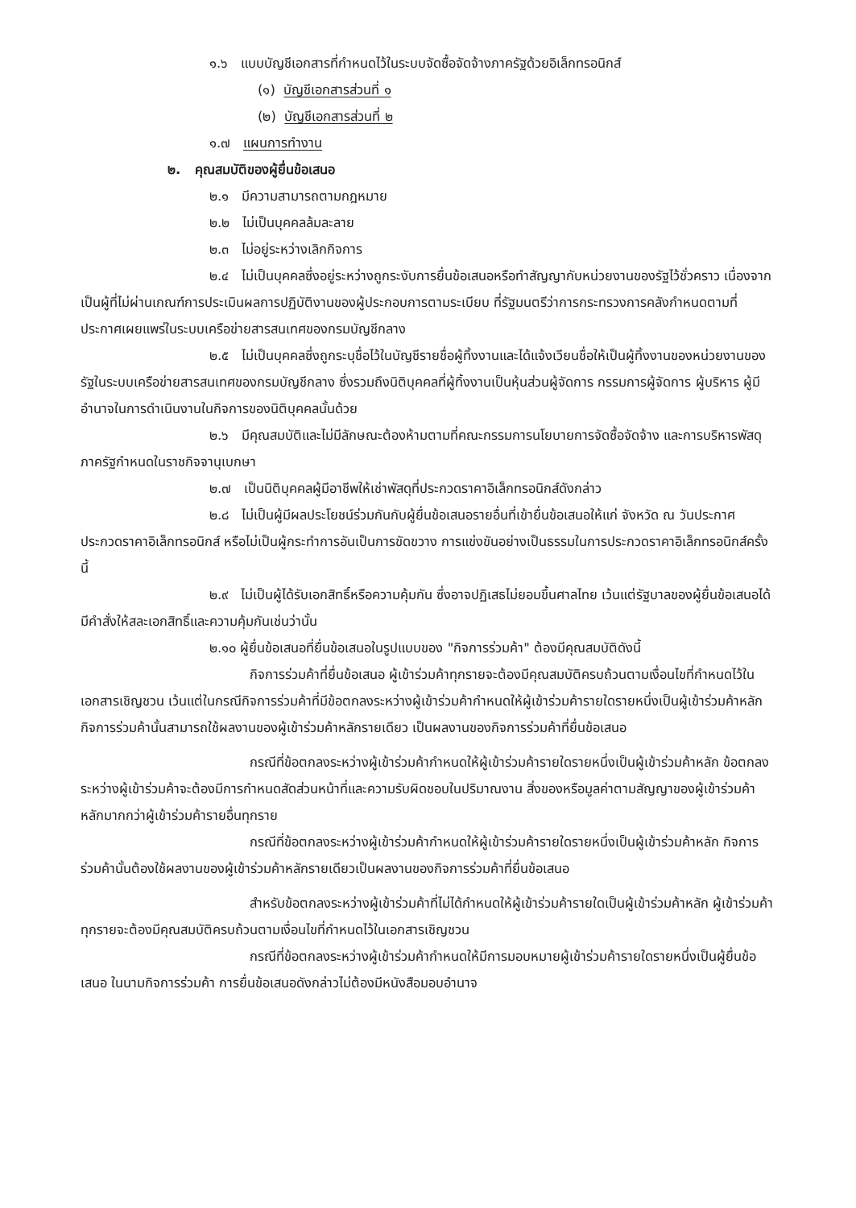๑.๖ แบบบัญชีเอกสารที่กำหนดไว้ในระบบจัดซื้อจัดจ้างภาครัฐด้วยอิเล็กทรอนิกส์
(๑) บัญชีเอกสารส่วนที่ ๑
(๒) บัญชีเอกสารส่วนที่ ๒
๑.๗ แผนการทำงาน
๒. คุณสมบัติของผู้ยื่นข้อเสนอ
๒.๑ มีความสามารถตามกฎหมาย
๒.๒ ไม่เป็นบุคคลล้มละลาย
๒.๓ ไม่อยู่ระหว่างเลิกกิจการ
๒.๔ ไม่เป็นบุคคลซึ่งอยู่ระหว่างถูกระงับการยื่นข้อเสนอหรือทำสัญญากับหน่วยงานของรัฐไว้ชั่วคราว เนื่องจากเป็นผู้ที่ไม่ผ่านเกณฑ์การประเมินผลการปฏิบัติงานของผู้ประกอบการตามระเบียบ ที่รัฐมนตรีว่าการกระทรวงการคลังกำหนดตามที่ประกาศเผยแพร่ในระบบเครือข่ายสารสนเทศของกรมบัญชีกลาง
๒.๕ ไม่เป็นบุคคลซึ่งถูกระบุชื่อไว้ในบัญชีรายชื่อผู้ทิ้งงานและได้แจ้งเวียนชื่อให้เป็นผู้ทิ้งงานของหน่วยงานของรัฐในระบบเครือข่ายสารสนเทศของกรมบัญชีกลาง ซึ่งรวมถึงนิติบุคคลที่ผู้ทิ้งงานเป็นหุ้นส่วนผู้จัดการ กรรมการผู้จัดการ ผู้บริหาร ผู้มีอำนาจในการดำเนินงานในกิจการของนิติบุคคลนั้นด้วย
๒.๖ มีคุณสมบัติและไม่มีลักษณะต้องห้ามตามที่คณะกรรมการนโยบายการจัดซื้อจัดจ้าง และการบริหารพัสดุภาครัฐกำหนดในราชกิจจานุเบกษา
๒.๗ เป็นนิติบุคคลผู้มีอาชีพให้เช่าพัสดุที่ประกวดราคาอิเล็กทรอนิกส์ดังกล่าว
๒.๘ ไม่เป็นผู้มีผลประโยชน์ร่วมกันกับผู้ยื่นข้อเสนอรายอื่นที่เข้ายื่นข้อเสนอให้แก่ จังหวัด ณ วันประกาศประกวดราคาอิเล็กทรอนิกส์ หรือไม่เป็นผู้กระทำการอันเป็นการขัดขวาง การแข่งขันอย่างเป็นธรรมในการประกวดราคาอิเล็กทรอนิกส์ครั้งนี้
๒.๙ ไม่เป็นผู้ได้รับเอกสิทธิ์หรือความคุ้มกัน ซึ่งอาจปฏิเสธไม่ยอมขึ้นศาลไทย เว้นแต่รัฐบาลของผู้ยื่นข้อเสนอได้มีคำสั่งให้สละเอกสิทธิ์และความคุ้มกันเช่นว่านั้น
๒.๑๐ ผู้ยื่นข้อเสนอที่ยื่นข้อเสนอในรูปแบบของ "กิจการร่วมค้า" ต้องมีคุณสมบัติดังนี้
กิจการร่วมค้าที่ยื่นข้อเสนอ ผู้เข้าร่วมค้าทุกรายจะต้องมีคุณสมบัติครบถ้วนตามเงื่อนไขที่กำหนดไว้ในเอกสารเชิญชวน เว้นแต่ในกรณีกิจการร่วมค้าที่มีข้อตกลงระหว่างผู้เข้าร่วมค้ากำหนดให้ผู้เข้าร่วมค้ารายใดรายหนึ่งเป็นผู้เข้าร่วมค้าหลัก กิจการร่วมค้านั้นสามารถใช้ผลงานของผู้เข้าร่วมค้าหลักรายเดียว เป็นผลงานของกิจการร่วมค้าที่ยื่นข้อเสนอ
กรณีที่ข้อตกลงระหว่างผู้เข้าร่วมค้ากำหนดให้ผู้เข้าร่วมค้ารายใดรายหนึ่งเป็นผู้เข้าร่วมค้าหลัก ข้อตกลงระหว่างผู้เข้าร่วมค้าจะต้องมีการกำหนดสัดส่วนหน้าที่และความรับผิดชอบในปริมาณงาน สิ่งของหรือมูลค่าตามสัญญาของผู้เข้าร่วมค้าหลักมากกว่าผู้เข้าร่วมค้ารายอื่นทุกราย
กรณีที่ข้อตกลงระหว่างผู้เข้าร่วมค้ากำหนดให้ผู้เข้าร่วมค้ารายใดรายหนึ่งเป็นผู้เข้าร่วมค้าหลัก กิจการร่วมค้านั้นต้องใช้ผลงานของผู้เข้าร่วมค้าหลักรายเดียวเป็นผลงานของกิจการร่วมค้าที่ยื่นข้อเสนอ
สำหรับข้อตกลงระหว่างผู้เข้าร่วมค้าที่ไม่ได้กำหนดให้ผู้เข้าร่วมค้ารายใดเป็นผู้เข้าร่วมค้าหลัก ผู้เข้าร่วมค้าทุกรายจะต้องมีคุณสมบัติครบถ้วนตามเงื่อนไขที่กำหนดไว้ในเอกสารเชิญชวน
กรณีที่ข้อตกลงระหว่างผู้เข้าร่วมค้ากำหนดให้มีการมอบหมายผู้เข้าร่วมค้ารายใดรายหนึ่งเป็นผู้ยื่นข้อเสนอ ในนามกิจการร่วมค้า การยื่นข้อเสนอดังกล่าวไม่ต้องมีหนังสือมอบอำนาจ